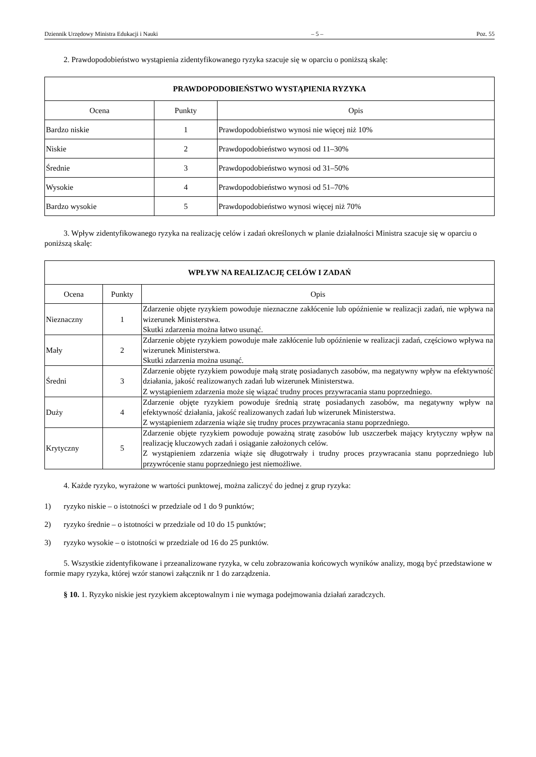Dziennik Urzędowy Ministra Edukacji i Nauki – 5 – Poz. 55
2. Prawdopodobieństwo wystąpienia zidentyfikowanego ryzyka szacuje się w oparciu o poniższą skalę:
| PRAWDOPODOBIEŃSTWO WYSTĄPIENIA RYZYKA | | |
| --- | --- | --- |
| Ocena | Punkty | Opis |
| Bardzo niskie | 1 | Prawdopodobieństwo wynosi nie więcej niż 10% |
| Niskie | 2 | Prawdopodobieństwo wynosi od 11–30% |
| Średnie | 3 | Prawdopodobieństwo wynosi od 31–50% |
| Wysokie | 4 | Prawdopodobieństwo wynosi od 51–70% |
| Bardzo wysokie | 5 | Prawdopodobieństwo wynosi więcej niż 70% |
3. Wpływ zidentyfikowanego ryzyka na realizację celów i zadań określonych w planie działalności Ministra szacuje się w oparciu o poniższą skalę:
| WPŁYW NA REALIZACJĘ CELÓW I ZADAŃ | | |
| --- | --- | --- |
| Ocena | Punkty | Opis |
| Nieznaczny | 1 | Zdarzenie objęte ryzykiem powoduje nieznaczne zakłócenie lub opóźnienie w realizacji zadań, nie wpływa na wizerunek Ministerstwa. Skutki zdarzenia można łatwo usunąć. |
| Mały | 2 | Zdarzenie objęte ryzykiem powoduje małe zakłócenie lub opóźnienie w realizacji zadań, częściowo wpływa na wizerunek Ministerstwa. Skutki zdarzenia można usunąć. |
| Średni | 3 | Zdarzenie objęte ryzykiem powoduje małą stratę posiadanych zasobów, ma negatywny wpływ na efektywność działania, jakość realizowanych zadań lub wizerunek Ministerstwa. Z wystąpieniem zdarzenia może się wiązać trudny proces przywracania stanu poprzedniego. |
| Duży | 4 | Zdarzenie objęte ryzykiem powoduje średnią stratę posiadanych zasobów, ma negatywny wpływ na efektywność działania, jakość realizowanych zadań lub wizerunek Ministerstwa. Z wystąpieniem zdarzenia wiąże się trudny proces przywracania stanu poprzedniego. |
| Krytyczny | 5 | Zdarzenie objęte ryzykiem powoduje poważną stratę zasobów lub uszczerbek mający krytyczny wpływ na realizację kluczowych zadań i osiąganie założonych celów. Z wystąpieniem zdarzenia wiąże się długotrwały i trudny proces przywracania stanu poprzedniego lub przywrócenie stanu poprzedniego jest niemożliwe. |
4. Każde ryzyko, wyrażone w wartości punktowej, można zaliczyć do jednej z grup ryzyka:
1) ryzyko niskie – o istotności w przedziale od 1 do 9 punktów;
2) ryzyko średnie – o istotności w przedziale od 10 do 15 punktów;
3) ryzyko wysokie – o istotności w przedziale od 16 do 25 punktów.
5. Wszystkie zidentyfikowane i przeanalizowane ryzyka, w celu zobrazowania końcowych wyników analizy, mogą być przedstawione w formie mapy ryzyka, której wzór stanowi załącznik nr 1 do zarządzenia.
§ 10. 1. Ryzyko niskie jest ryzykiem akceptowalnym i nie wymaga podejmowania działań zaradczych.